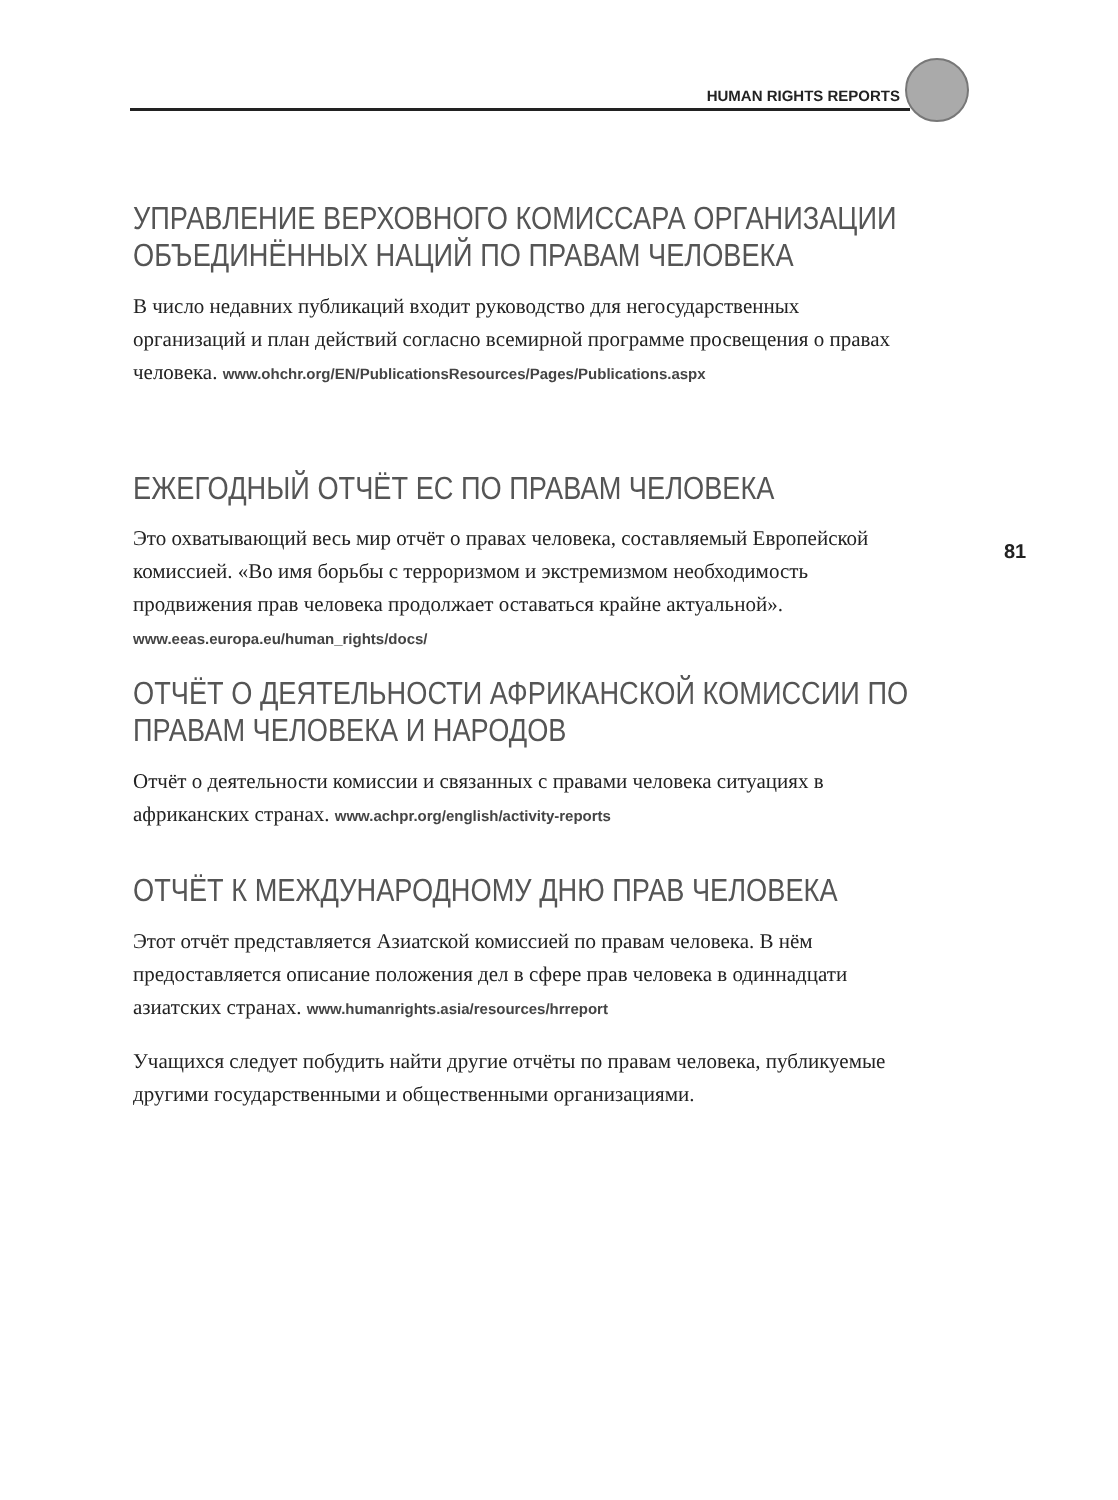HUMAN RIGHTS REPORTS
УПРАВЛЕНИЕ ВЕРХОВНОГО КОМИССАРА ОРГАНИЗАЦИИ ОБЪЕДИНЁННЫХ НАЦИЙ ПО ПРАВАМ ЧЕЛОВЕКА
В число недавних публикаций входит руководство для негосударственных организаций и план действий согласно всемирной программе просвещения о правах человека. www.ohchr.org/EN/PublicationsResources/Pages/Publications.aspx
ЕЖЕГОДНЫЙ ОТЧЁТ ЕС ПО ПРАВАМ ЧЕЛОВЕКА
Это охватывающий весь мир отчёт о правах человека, составляемый Европейской комиссией. «Во имя борьбы с терроризмом и экстремизмом необходимость продвижения прав человека продолжает оставаться крайне актуальной». www.eeas.europa.eu/human_rights/docs/
ОТЧЁТ О ДЕЯТЕЛЬНОСТИ АФРИКАНСКОЙ КОМИССИИ ПО ПРАВАМ ЧЕЛОВЕКА И НАРОДОВ
Отчёт о деятельности комиссии и связанных с правами человека ситуациях в африканских странах. www.achpr.org/english/activity-reports
ОТЧЁТ К МЕЖДУНАРОДНОМУ ДНЮ ПРАВ ЧЕЛОВЕКА
Этот отчёт представляется Азиатской комиссией по правам человека. В нём предоставляется описание положения дел в сфере прав человека в одиннадцати азиатских странах. www.humanrights.asia/resources/hrreport
Учащихся следует побудить найти другие отчёты по правам человека, публикуемые другими государственными и общественными организациями.
81